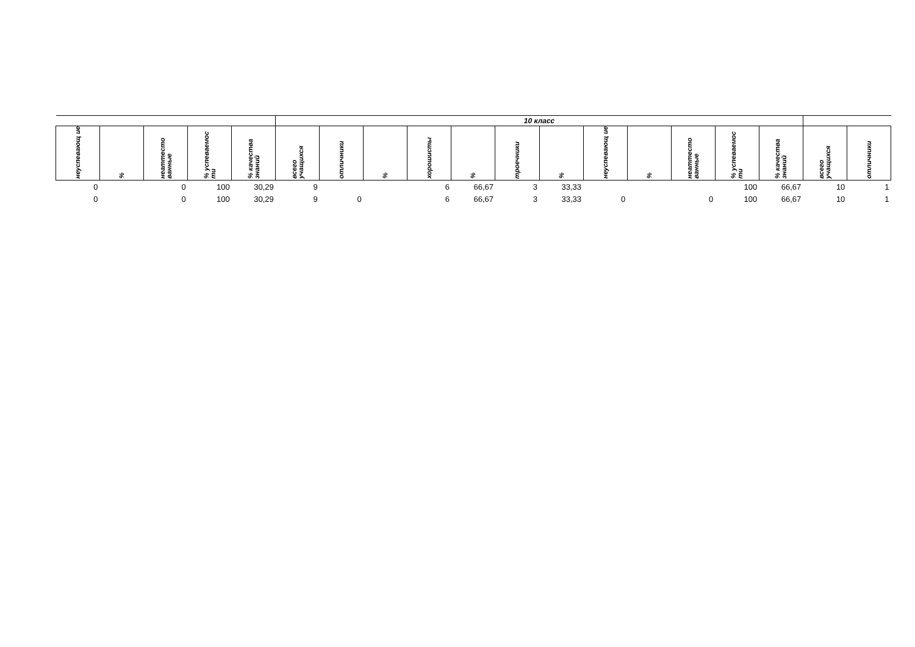| | | | | | 10 класс | | | | | | | | | | | | | |
| --- | --- | --- | --- | --- | --- | --- | --- | --- | --- | --- | --- | --- | --- | --- | --- | --- | --- | --- |
| неуспевающ ие | % | неаттесто ванные | % успеваемос ти | % качества знаний | всего учащихся | отличники | % | хорошисты | % | троечники | % | неуспевающ ие | % | неаттесто ванные | % успеваемос ти | % качества знаний | всего учащихся | отличники |
| 0 | | 0 | 100 | 30,29 | 9 | | | 6 | 66,67 | 3 | 33,33 | | | | 100 | 66,67 | 10 | 1 |
| 0 | | 0 | 100 | 30,29 | 9 | 0 | | 6 | 66,67 | 3 | 33,33 | 0 | | 0 | 100 | 66,67 | 10 | 1 |